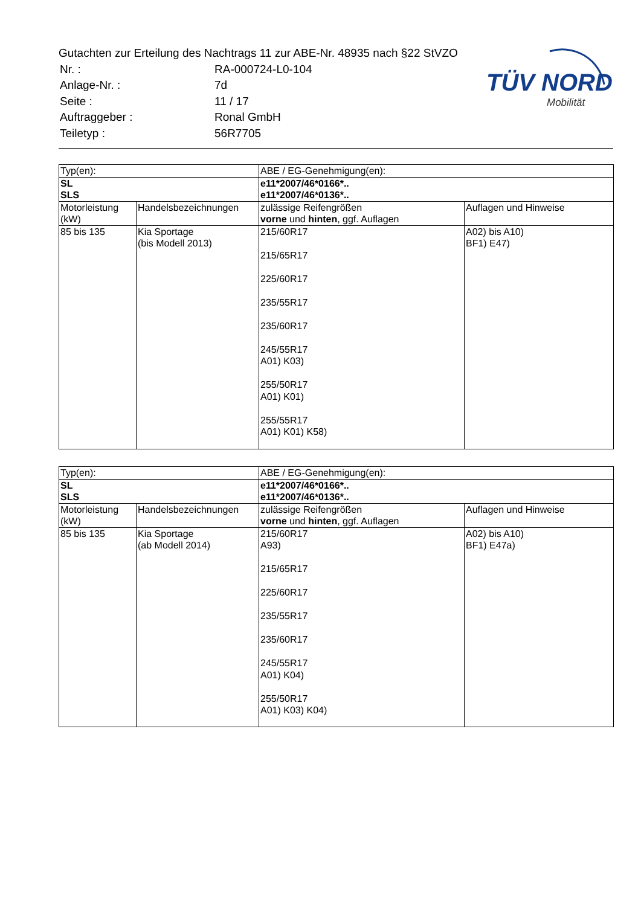Gutachten zur Erteilung des Nachtrags 11 zur ABE-Nr. 48935 nach §22 StVZO
| Nr. : | RA-000724-L0-104 |
| Anlage-Nr. : | 7d |
| Seite : | 11 / 17 |
| Auftraggeber : | Ronal GmbH |
| Teiletyp : | 56R7705 |
TÜV NORD
Mobilität
| Typ(en): | | ABE / EG-Genehmigung(en): | |
| SL SLS | | e11*2007/46*0166*.. e11*2007/46*0136*.. | |
| Motorleistung (kW) | Handelsbezeichnungen | zulässige Reifengrößen vorne und hinten , ggf. Auflagen | Auflagen und Hinweise |
| 85 bis 135 | Kia Sportage (bis Modell 2013) | 215/60R17 215/65R17 225/60R17 235/55R17 235/60R17 245/55R17 A01) K03) 255/50R17 A01) K01) 255/55R17 A01) K01) K58) | A02) bis A10) BF1) E47) |
| Typ(en): | | ABE / EG-Genehmigung(en): | |
| SL SLS | | e11*2007/46*0166*.. e11*2007/46*0136*.. | |
| Motorleistung (kW) | Handelsbezeichnungen | zulässige Reifengrößen vorne und hinten , ggf. Auflagen | Auflagen und Hinweise |
| 85 bis 135 | Kia Sportage (ab Modell 2014) | 215/60R17 A93) 215/65R17 225/60R17 235/55R17 235/60R17 245/55R17 A01) K04) 255/50R17 A01) K03) K04) | A02) bis A10) BF1) E47a) |